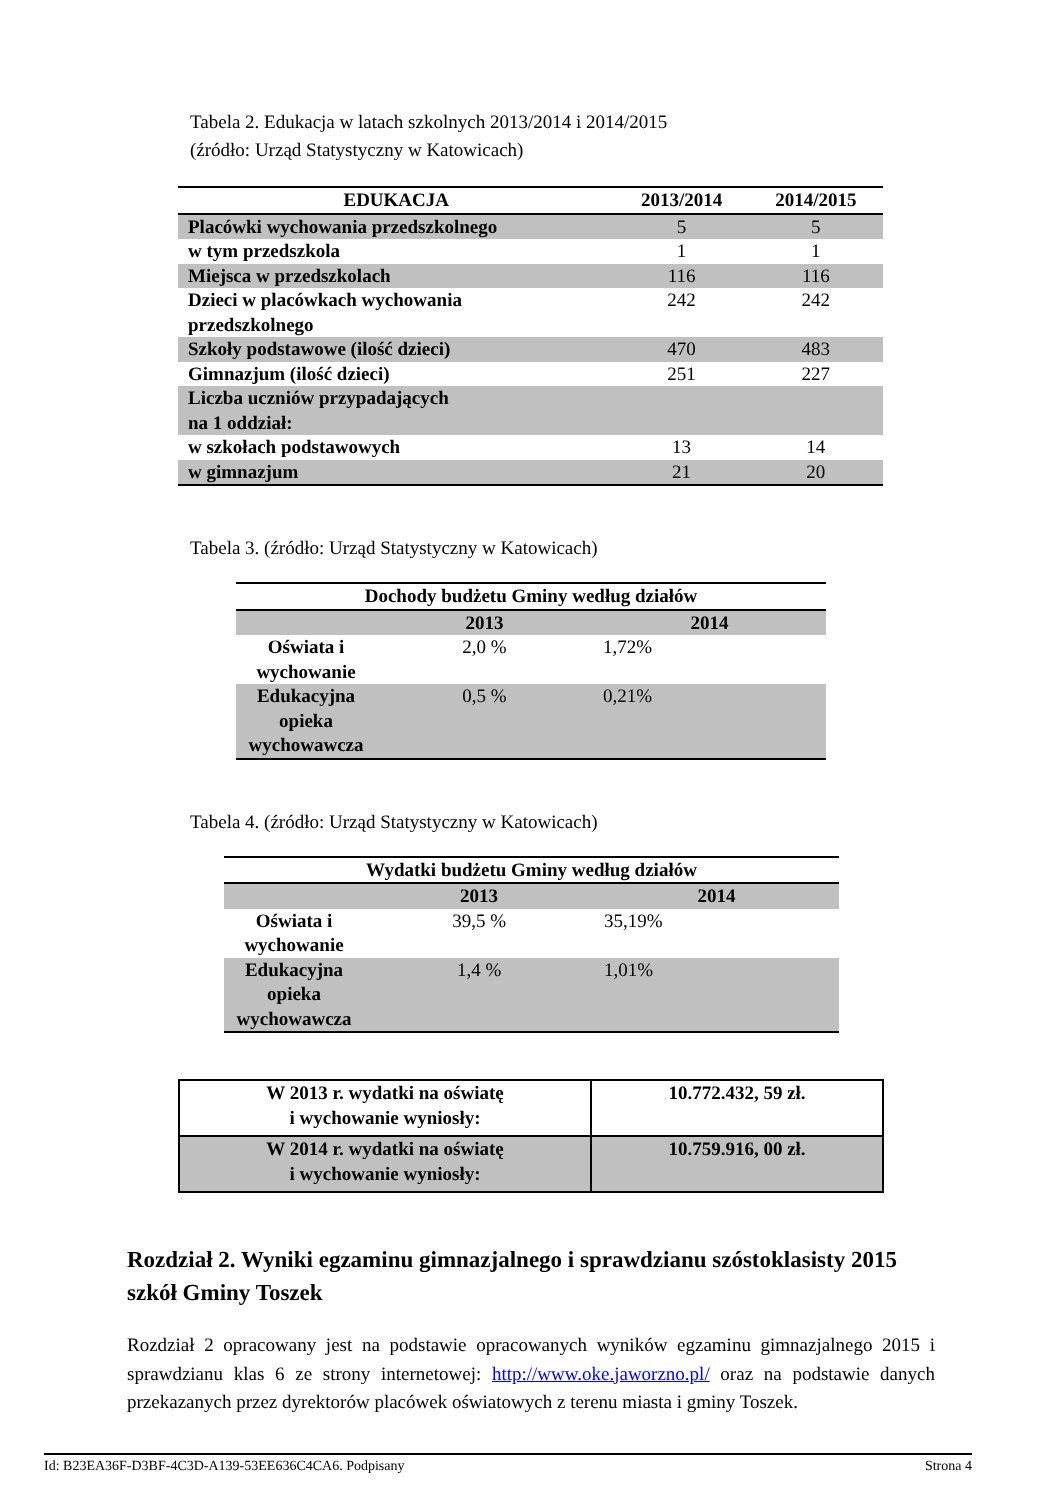Tabela 2. Edukacja w latach szkolnych 2013/2014 i 2014/2015
(źródło: Urząd Statystyczny w Katowicach)
| EDUKACJA | 2013/2014 | 2014/2015 |
| --- | --- | --- |
| Placówki wychowania przedszkolnego | 5 | 5 |
| w tym przedszkola | 1 | 1 |
| Miejsca w przedszkolach | 116 | 116 |
| Dzieci w placówkach wychowania przedszkolnego | 242 | 242 |
| Szkoły podstawowe (ilość dzieci) | 470 | 483 |
| Gimnazjum (ilość dzieci) | 251 | 227 |
| Liczba uczniów przypadających na 1 oddział: | | |
| w szkołach podstawowych | 13 | 14 |
| w gimnazjum | 21 | 20 |
Tabela 3. (źródło: Urząd Statystyczny w Katowicach)
| Dochody budżetu Gminy według działów | | |
| --- | --- | --- |
| | 2013 | 2014 |
| Oświata i wychowanie | 2,0 % | 1,72% |
| Edukacyjna opieka wychowawcza | 0,5 % | 0,21% |
Tabela 4. (źródło: Urząd Statystyczny w Katowicach)
| Wydatki budżetu Gminy według działów | | |
| --- | --- | --- |
| | 2013 | 2014 |
| Oświata i wychowanie | 39,5 % | 35,19% |
| Edukacyjna opieka wychowawcza | 1,4 % | 1,01% |
| W 2013 r. wydatki na oświatę i wychowanie wyniosły: | 10.772.432, 59 zł. |
| W 2014 r. wydatki na oświatę i wychowanie wyniosły: | 10.759.916, 00 zł. |
Rozdział 2. Wyniki egzaminu gimnazjalnego i sprawdzianu szóstoklasisty 2015 szkół Gminy Toszek
Rozdział 2 opracowany jest na podstawie opracowanych wyników egzaminu gimnazjalnego 2015 i sprawdzianu klas 6 ze strony internetowej: http://www.oke.jaworzno.pl/ oraz na podstawie danych przekazanych przez dyrektorów placówek oświatowych z terenu miasta i gminy Toszek.
Id: B23EA36F-D3BF-4C3D-A139-53EE636C4CA6. Podpisany Strona 4